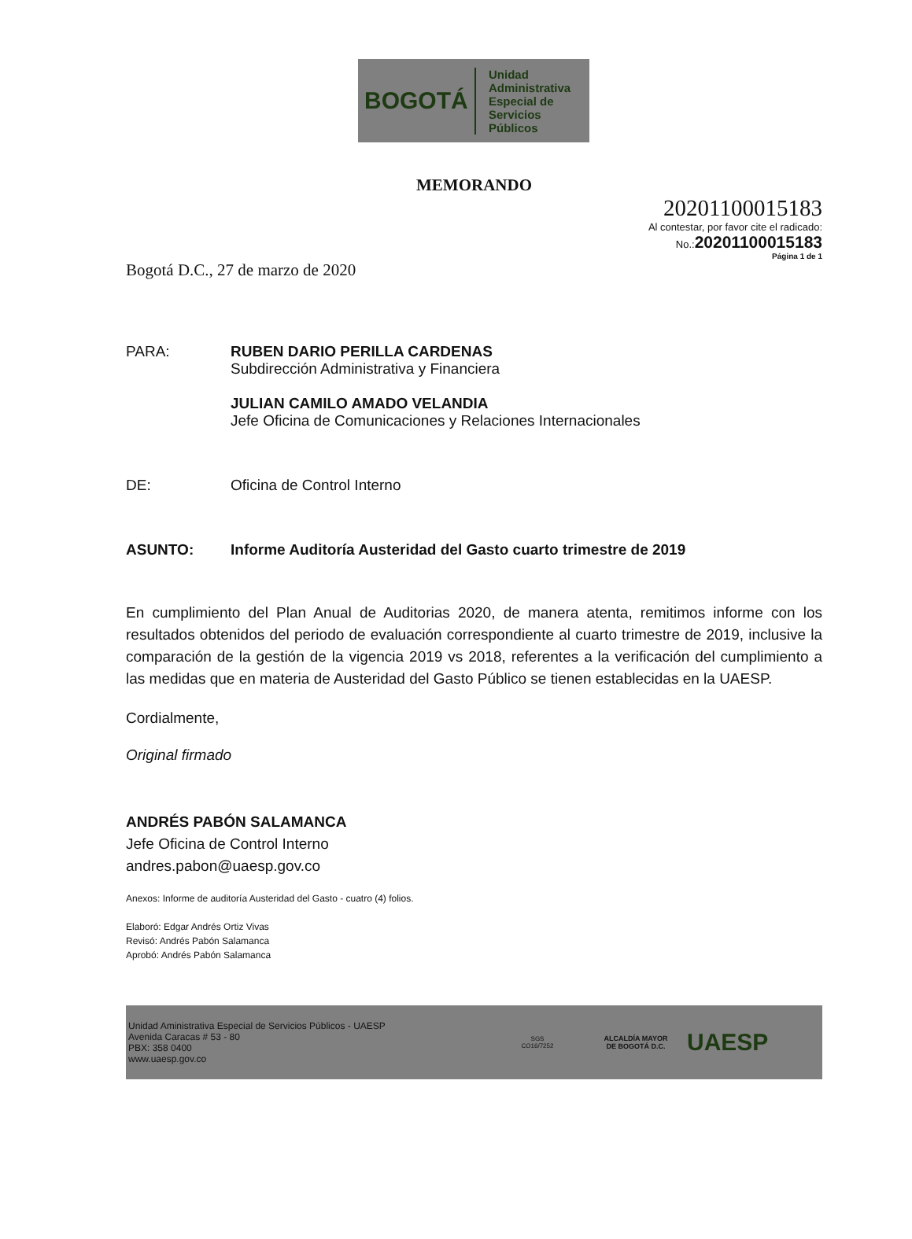BOGOTÁ
Unidad
Administrativa
Especial de
Servicios
Públicos
MEMORANDO
20201100015183
Al contestar, por favor cite el radicado:
No.: 20201100015183
Página 1 de 1
Bogotá D.C., 27 de marzo de 2020
PARA: RUBEN DARIO PERILLA CARDENAS
Subdirección Administrativa y Financiera
JULIAN CAMILO AMADO VELANDIA
Jefe Oficina de Comunicaciones y Relaciones Internacionales
DE: Oficina de Control Interno
ASUNTO: Informe Auditoría Austeridad del Gasto cuarto trimestre de 2019
En cumplimiento del Plan Anual de Auditorias 2020, de manera atenta, remitimos informe con los resultados obtenidos del periodo de evaluación correspondiente al cuarto trimestre de 2019, inclusive la comparación de la gestión de la vigencia 2019 vs 2018, referentes a la verificación del cumplimiento a las medidas que en materia de Austeridad del Gasto Público se tienen establecidas en la UAESP.
Cordialmente,
Original firmado
ANDRÉS PABÓN SALAMANCA
Jefe Oficina de Control Interno
andres.pabon@uaesp.gov.co
Anexos: Informe de auditoría Austeridad del Gasto - cuatro (4) folios.
Elaboró: Edgar Andrés Ortiz Vivas
Revisó: Andrés Pabón Salamanca
Aprobó: Andrés Pabón Salamanca
Unidad Aministrativa Especial de Servicios Públicos - UAESP
Avenida Caracas # 53 - 80
PBX: 358 0400
www.uaesp.gov.co
SGS
CO16/7252
ALCALDÍA MAYOR
DE BOGOTÁ D.C.
UAESP